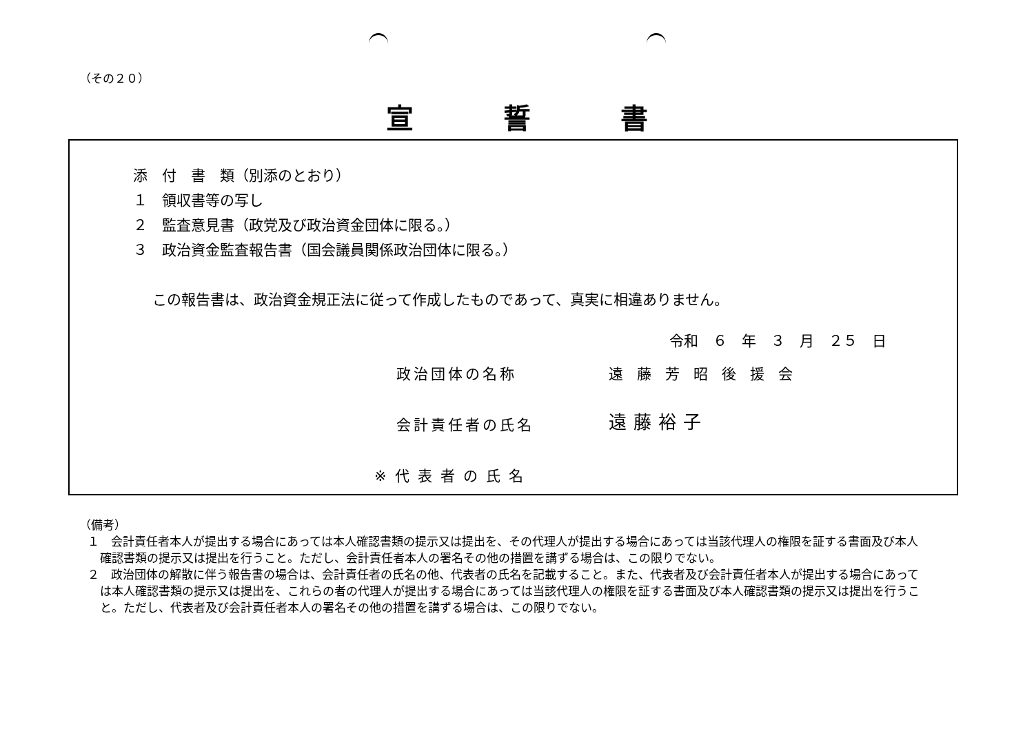（その２０）
宣誓書
添　付　書　類（別添のとおり）
１　領収書等の写し
２　監査意見書（政党及び政治資金団体に限る。）
３　政治資金監査報告書（国会議員関係政治団体に限る。）
この報告書は、政治資金規正法に従って作成したものであって、真実に相違ありません。
令和　６　年　３　月　２５　日
政治団体の名称 遠藤芳昭後援会
会計責任者の氏名 遠藤裕子
※代表者の氏名
（備考）
１　会計責任者本人が提出する場合にあっては本人確認書類の提示又は提出を、その代理人が提出する場合にあっては当該代理人の権限を証する書面及び本人確認書類の提示又は提出を行うこと。ただし、会計責任者本人の署名その他の措置を講ずる場合は、この限りでない。
２　政治団体の解散に伴う報告書の場合は、会計責任者の氏名の他、代表者の氏名を記載すること。また、代表者及び会計責任者本人が提出する場合にあっては本人確認書類の提示又は提出を、これらの者の代理人が提出する場合にあっては当該代理人の権限を証する書面及び本人確認書類の提示又は提出を行うこと。ただし、代表者及び会計責任者本人の署名その他の措置を講ずる場合は、この限りでない。